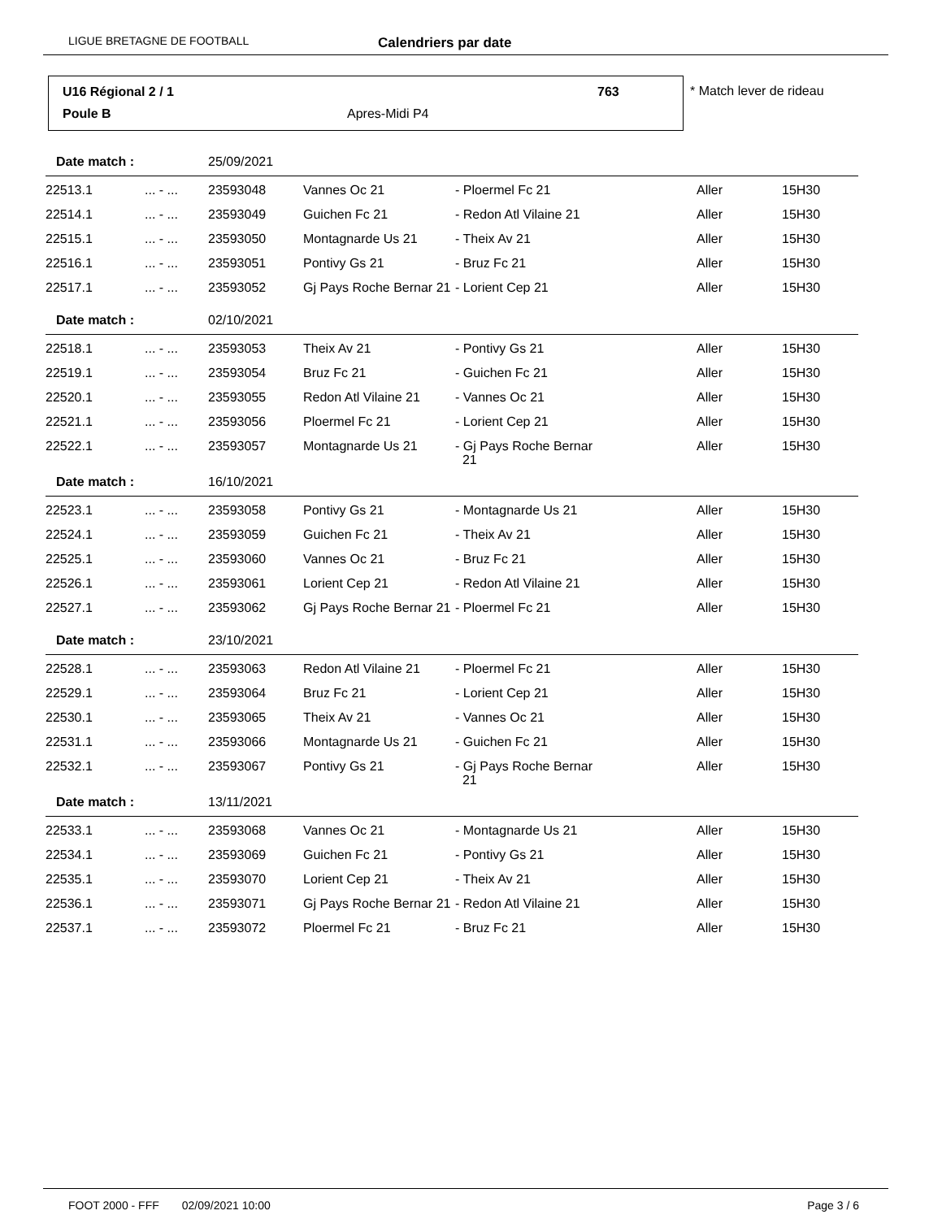LIGUE BRETAGNE DE FOOTBALL Calendriers par date
U16 Régional 2 / 1 763
Poule B Apres-Midi P4
* Match lever de rideau
| Date match : | | 25/09/2021 | | | | |
| 22513.1 | ... - ... | 23593048 | Vannes Oc 21 | - Ploermel Fc 21 | Aller | 15H30 |
| 22514.1 | ... - ... | 23593049 | Guichen Fc 21 | - Redon Atl Vilaine 21 | Aller | 15H30 |
| 22515.1 | ... - ... | 23593050 | Montagnarde Us 21 | - Theix Av 21 | Aller | 15H30 |
| 22516.1 | ... - ... | 23593051 | Pontivy Gs 21 | - Bruz Fc 21 | Aller | 15H30 |
| 22517.1 | ... - ... | 23593052 | Gj Pays Roche Bernar 21 | - Lorient Cep 21 | Aller | 15H30 |
| Date match : | | 02/10/2021 | | | | |
| 22518.1 | ... - ... | 23593053 | Theix Av 21 | - Pontivy Gs 21 | Aller | 15H30 |
| 22519.1 | ... - ... | 23593054 | Bruz Fc 21 | - Guichen Fc 21 | Aller | 15H30 |
| 22520.1 | ... - ... | 23593055 | Redon Atl Vilaine 21 | - Vannes Oc 21 | Aller | 15H30 |
| 22521.1 | ... - ... | 23593056 | Ploermel Fc 21 | - Lorient Cep 21 | Aller | 15H30 |
| 22522.1 | ... - ... | 23593057 | Montagnarde Us 21 | - Gj Pays Roche Bernar 21 | Aller | 15H30 |
| Date match : | | 16/10/2021 | | | | |
| 22523.1 | ... - ... | 23593058 | Pontivy Gs 21 | - Montagnarde Us 21 | Aller | 15H30 |
| 22524.1 | ... - ... | 23593059 | Guichen Fc 21 | - Theix Av 21 | Aller | 15H30 |
| 22525.1 | ... - ... | 23593060 | Vannes Oc 21 | - Bruz Fc 21 | Aller | 15H30 |
| 22526.1 | ... - ... | 23593061 | Lorient Cep 21 | - Redon Atl Vilaine 21 | Aller | 15H30 |
| 22527.1 | ... - ... | 23593062 | Gj Pays Roche Bernar 21 | - Ploermel Fc 21 | Aller | 15H30 |
| Date match : | | 23/10/2021 | | | | |
| 22528.1 | ... - ... | 23593063 | Redon Atl Vilaine 21 | - Ploermel Fc 21 | Aller | 15H30 |
| 22529.1 | ... - ... | 23593064 | Bruz Fc 21 | - Lorient Cep 21 | Aller | 15H30 |
| 22530.1 | ... - ... | 23593065 | Theix Av 21 | - Vannes Oc 21 | Aller | 15H30 |
| 22531.1 | ... - ... | 23593066 | Montagnarde Us 21 | - Guichen Fc 21 | Aller | 15H30 |
| 22532.1 | ... - ... | 23593067 | Pontivy Gs 21 | - Gj Pays Roche Bernar 21 | Aller | 15H30 |
| Date match : | | 13/11/2021 | | | | |
| 22533.1 | ... - ... | 23593068 | Vannes Oc 21 | - Montagnarde Us 21 | Aller | 15H30 |
| 22534.1 | ... - ... | 23593069 | Guichen Fc 21 | - Pontivy Gs 21 | Aller | 15H30 |
| 22535.1 | ... - ... | 23593070 | Lorient Cep 21 | - Theix Av 21 | Aller | 15H30 |
| 22536.1 | ... - ... | 23593071 | Gj Pays Roche Bernar 21 | - Redon Atl Vilaine 21 | Aller | 15H30 |
| 22537.1 | ... - ... | 23593072 | Ploermel Fc 21 | - Bruz Fc 21 | Aller | 15H30 |
FOOT 2000 - FFF 02/09/2021 10:00 Page 3 / 6